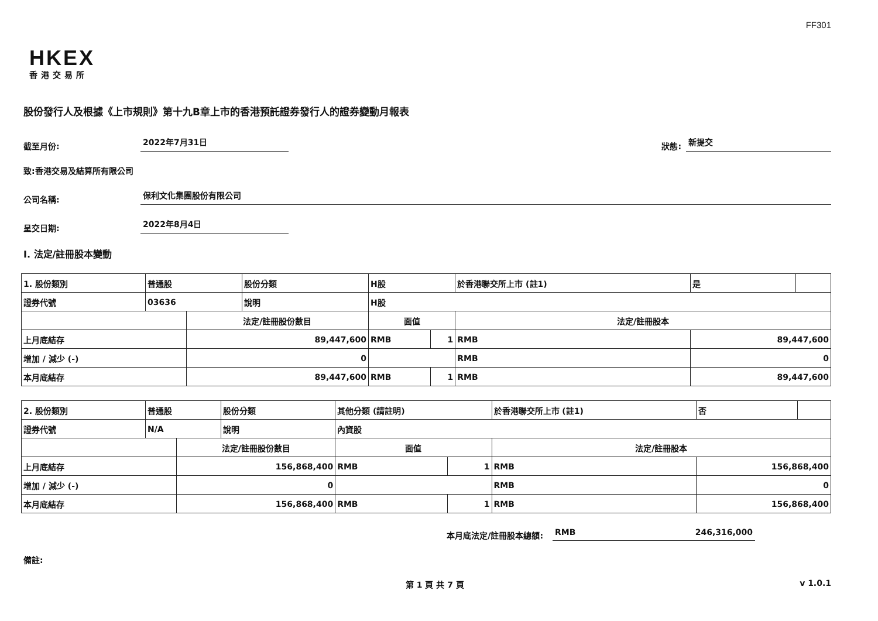FF301
HKEX
香港交易所
股份發行人及根據《上市規則》第十九B章上市的香港預託證券發行人的證券變動月報表
截至月份: 2022年7月31日 狀態: 新提交
致:香港交易及結算所有限公司
公司名稱: 保利文化集團股份有限公司
呈交日期: 2022年8月4日
I. 法定/註冊股本變動
| 1. 股份類別 | 普通股 | | 股份分類 | H股 | | | 於香港聯交所上市 (註1) | 是 | |
| 證券代號 | 03636 | | 說明 | H股 | | | | | |
| | | 法定/註冊股份數目 | | | 面值 | | 法定/註冊股本 | | |
| 上月底結存 | | 89,447,600 | | | RMB | 1 | RMB | 89,447,600 | |
| 增加 / 減少 (-) | | 0 | | | | | RMB | 0 | |
| 本月底結存 | | 89,447,600 | | | RMB | 1 | RMB | 89,447,600 | |
| 2. 股份類別 | 普通股 | | 股份分類 | 其他分類 (請註明) | | | 於香港聯交所上市 (註1) | 否 | |
| 證券代號 | N/A | | 說明 | 內資股 | | | | | |
| | | 法定/註冊股份數目 | | | 面值 | | 法定/註冊股本 | | |
| 上月底結存 | | 156,868,400 | | | RMB | 1 | RMB | 156,868,400 | |
| 增加 / 減少 (-) | | 0 | | | | | RMB | 0 | |
| 本月底結存 | | 156,868,400 | | | RMB | 1 | RMB | 156,868,400 | |
本月底法定/註冊股本總額: RMB 246,316,000
備註:
第 1 頁 共 7 頁 v 1.0.1